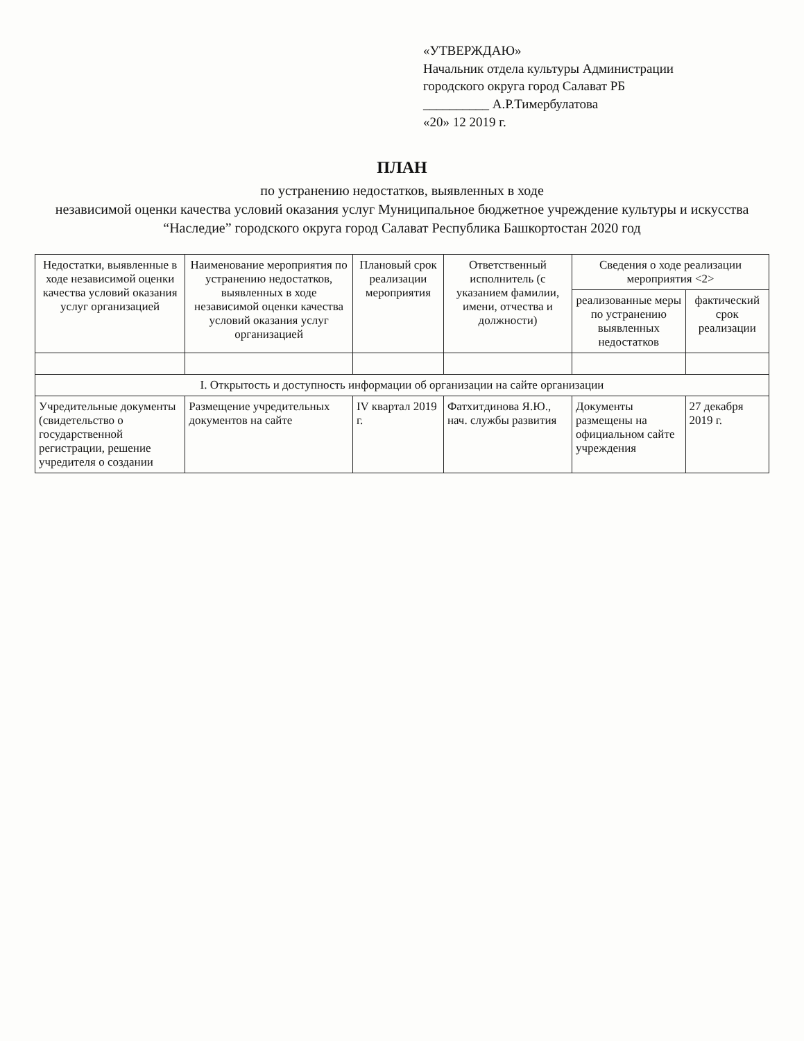«УТВЕРЖДАЮ»
Начальник отдела культуры Администрации
городского округа город Салават РБ
__________ А.Р.Тимербулатова
«20» 12 2019 г.
ПЛАН
по устранению недостатков, выявленных в ходе
независимой оценки качества условий оказания услуг Муниципальное бюджетное учреждение культуры и искусства
“Наследие” городского округа город Салават Республика Башкортостан 2020 год
| Недостатки, выявленные в ходе независимой оценки качества условий оказания услуг организацией | Наименование мероприятия по устранению недостатков, выявленных в ходе независимой оценки качества условий оказания услуг организацией | Плановый срок реализации мероприятия | Ответственный исполнитель (с указанием фамилии, имени, отчества и должности) | Сведения о ходе реализации мероприятия <2> | |
| --- | --- | --- | --- | --- | --- |
| | | | | реализованные меры по устранению выявленных недостатков | фактический срок реализации |
| I. Открытость и доступность информации об организации на сайте организации | | | | | |
| Учредительные документы (свидетельство о государственной регистрации, решение учредителя о создании | Размещение учредительных документов на сайте | IV квартал 2019 г. | Фатхитдинова Я.Ю., нач. службы развития | Документы размещены на официальном сайте учреждения | 27 декабря 2019 г. |